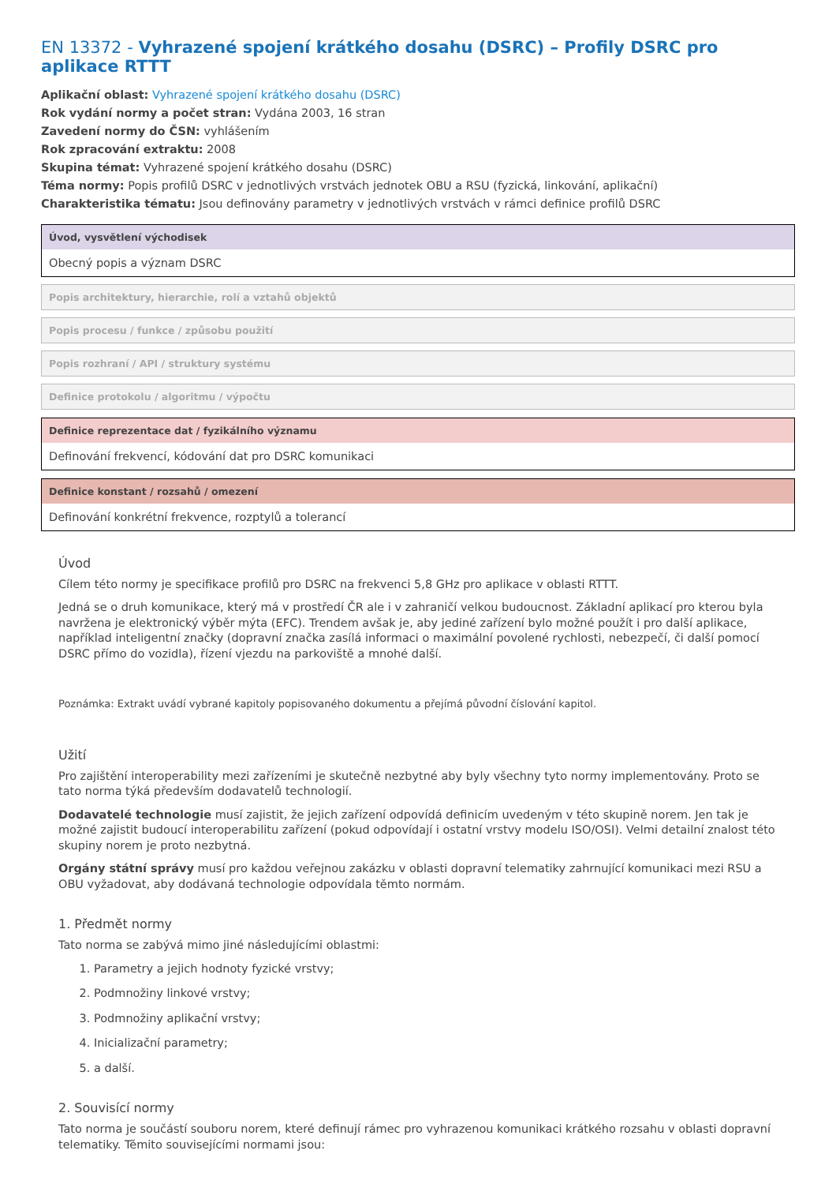EN 13372 - Vyhrazené spojení krátkého dosahu (DSRC) – Profily DSRC pro aplikace RTTT
Aplikační oblast: Vyhrazené spojení krátkého dosahu (DSRC)
Rok vydání normy a počet stran: Vydána 2003, 16 stran
Zavedení normy do ČSN: vyhlášením
Rok zpracování extraktu: 2008
Skupina témat: Vyhrazené spojení krátkého dosahu (DSRC)
Téma normy: Popis profilů DSRC v jednotlivých vrstvách jednotek OBU a RSU (fyzická, linkování, aplikační)
Charakteristika tématu: Jsou definovány parametry v jednotlivých vrstvách v rámci definice profilů DSRC
Úvod, vysvětlení východisek
Obecný popis a význam DSRC
Popis architektury, hierarchie, rolí a vztahů objektů
Popis procesu / funkce / způsobu použití
Popis rozhraní / API / struktury systému
Definice protokolu / algoritmu / výpočtu
Definice reprezentace dat / fyzikálního významu
Definování frekvencí, kódování dat pro DSRC komunikaci
Definice konstant / rozsahů / omezení
Definování konkrétní frekvence, rozptylů a tolerancí
Úvod
Cílem této normy je specifikace profilů pro DSRC na frekvenci 5,8 GHz pro aplikace v oblasti RTTT.
Jedná se o druh komunikace, který má v prostředí ČR ale i v zahraničí velkou budoucnost. Základní aplikací pro kterou byla navržena je elektronický výběr mýta (EFC). Trendem avšak je, aby jediné zařízení bylo možné použít i pro další aplikace, například inteligentní značky (dopravní značka zasílá informaci o maximální povolené rychlosti, nebezpečí, či další pomocí DSRC přímo do vozidla), řízení vjezdu na parkoviště a mnohé další.
Poznámka: Extrakt uvádí vybrané kapitoly popisovaného dokumentu a přejímá původní číslování kapitol.
Užití
Pro zajištění interoperability mezi zařízeními je skutečně nezbytné aby byly všechny tyto normy implementovány. Proto se tato norma týká především dodavatelů technologií.
Dodavatelé technologie musí zajistit, že jejich zařízení odpovídá definicím uvedeným v této skupině norem. Jen tak je možné zajistit budoucí interoperabilitu zařízení (pokud odpovídají i ostatní vrstvy modelu ISO/OSI). Velmi detailní znalost této skupiny norem je proto nezbytná.
Orgány státní správy musí pro každou veřejnou zakázku v oblasti dopravní telematiky zahrnující komunikaci mezi RSU a OBU vyžadovat, aby dodávaná technologie odpovídala těmto normám.
1. Předmět normy
Tato norma se zabývá mimo jiné následujícími oblastmi:
1. Parametry a jejich hodnoty fyzické vrstvy;
2. Podmnožiny linkové vrstvy;
3. Podmnožiny aplikační vrstvy;
4. Inicializační parametry;
5. a další.
2. Souvisící normy
Tato norma je součástí souboru norem, které definují rámec pro vyhrazenou komunikaci krátkého rozsahu v oblasti dopravní telematiky. Těmito souvisejícími normami jsou: